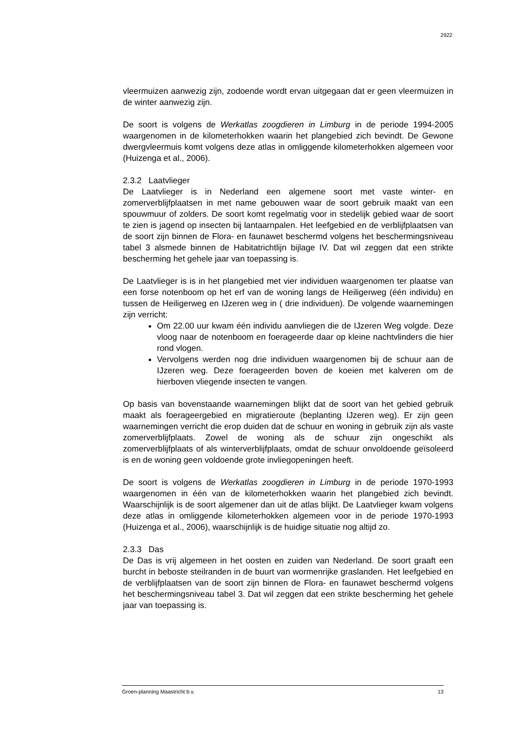2922
vleermuizen aanwezig zijn, zodoende wordt ervan uitgegaan dat er geen vleermuizen in de winter aanwezig zijn.
De soort is volgens de Werkatlas zoogdieren in Limburg in de periode 1994-2005 waargenomen in de kilometerhokken waarin het plangebied zich bevindt. De Gewone dwergvleermuis komt volgens deze atlas in omliggende kilometerhokken algemeen voor (Huizenga et al., 2006).
2.3.2 Laatvlieger
De Laatvlieger is in Nederland een algemene soort met vaste winter- en zomerverblijfplaatsen in met name gebouwen waar de soort gebruik maakt van een spouwmuur of zolders. De soort komt regelmatig voor in stedelijk gebied waar de soort te zien is jagend op insecten bij lantaarnpalen. Het leefgebied en de verblijfplaatsen van de soort zijn binnen de Flora- en faunawet beschermd volgens het beschermingsniveau tabel 3 alsmede binnen de Habitatrichtlijn bijlage IV. Dat wil zeggen dat een strikte bescherming het gehele jaar van toepassing is.
De Laatvlieger is is in het plangebied met vier individuen waargenomen ter plaatse van een forse notenboom op het erf van de woning langs de Heiligerweg (één individu) en tussen de Heiligerweg en IJzeren weg in ( drie individuen). De volgende waarnemingen zijn verricht:
Om 22.00 uur kwam één individu aanvliegen die de IJzeren Weg volgde. Deze vloog naar de notenboom en foerageerde daar op kleine nachtvlinders die hier rond vlogen.
Vervolgens werden nog drie individuen waargenomen bij de schuur aan de IJzeren weg. Deze foerageerden boven de koeien met kalveren om de hierboven vliegende insecten te vangen.
Op basis van bovenstaande waarnemingen blijkt dat de soort van het gebied gebruik maakt als foerageergebied en migratieroute (beplanting IJzeren weg). Er zijn geen waarnemingen verricht die erop duiden dat de schuur en woning in gebruik zijn als vaste zomerverblijfplaats. Zowel de woning als de schuur zijn ongeschikt als zomerverblijfplaats of als winterverblijfplaats, omdat de schuur onvoldoende geïsoleerd is en de woning geen voldoende grote invliegopeningen heeft.
De soort is volgens de Werkatlas zoogdieren in Limburg in de periode 1970-1993 waargenomen in één van de kilometerhokken waarin het plangebied zich bevindt. Waarschijnlijk is de soort algemener dan uit de atlas blijkt. De Laatvlieger kwam volgens deze atlas in omliggende kilometerhokken algemeen voor in de periode 1970-1993 (Huizenga et al., 2006), waarschijnlijk is de huidige situatie nog altijd zo.
2.3.3 Das
De Das is vrij algemeen in het oosten en zuiden van Nederland. De soort graaft een burcht in beboste steilranden in de buurt van wormenrijke graslanden. Het leefgebied en de verblijfplaatsen van de soort zijn binnen de Flora- en faunawet beschermd volgens het beschermingsniveau tabel 3. Dat wil zeggen dat een strikte bescherming het gehele jaar van toepassing is.
Groen-planning Maastricht b.v. 13